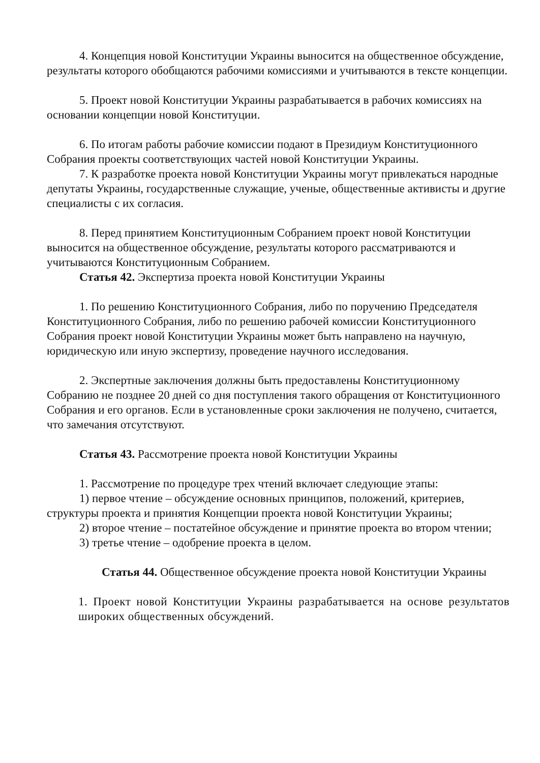4. Концепция новой Конституции Украины выносится на общественное обсуждение, результаты которого обобщаются рабочими комиссиями и учитываются в тексте концепции.
5. Проект новой Конституции Украины разрабатывается в рабочих комиссиях на основании концепции новой Конституции.
6. По итогам работы рабочие комиссии подают в Президиум Конституционного Собрания проекты соответствующих частей новой Конституции Украины.
7. К разработке проекта новой Конституции Украины могут привлекаться народные депутаты Украины, государственные служащие, ученые, общественные активисты и другие специалисты с их согласия.
8. Перед принятием Конституционным Собранием проект новой Конституции выносится на общественное обсуждение, результаты которого рассматриваются и учитываются Конституционным Собранием.
Статья 42. Экспертиза проекта новой Конституции Украины
1. По решению Конституционного Собрания, либо по поручению Председателя Конституционного Собрания, либо по решению рабочей комиссии Конституционного Собрания проект новой Конституции Украины может быть направлено на научную, юридическую или иную экспертизу, проведение научного исследования.
2. Экспертные заключения должны быть предоставлены Конституционному Собранию не позднее 20 дней со дня поступления такого обращения от Конституционного Собрания и его органов. Если в установленные сроки заключения не получено, считается, что замечания отсутствуют.
Статья 43. Рассмотрение проекта новой Конституции Украины
1. Рассмотрение по процедуре трех чтений включает следующие этапы:
1) первое чтение – обсуждение основных принципов, положений, критериев, структуры проекта и принятия Концепции проекта новой Конституции Украины;
2) второе чтение – постатейное обсуждение и принятие проекта во втором чтении;
3) третье чтение – одобрение проекта в целом.
Статья 44. Общественное обсуждение проекта новой Конституции Украины
1. Проект новой Конституции Украины разрабатывается на основе результатов широких общественных обсуждений.